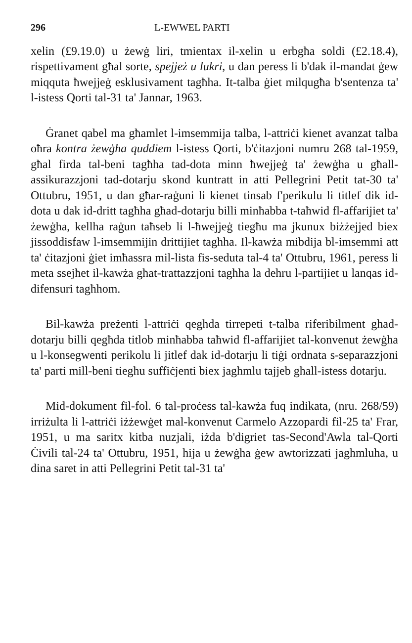296 L-EWWEL PARTI
xelin (£9.19.0) u żewġ liri, tmientax il-xelin u erbgħa soldi (£2.18.4), rispettivament għal sorte, spejjeż u lukri, u dan peress li b'dak il-mandat ġew miqquta ħwejjeġ esklusivament tagħha. It-talba ġiet milqugħa b'sentenza ta' l-istess Qorti tal-31 ta' Jannar, 1963.
Ġranet qabel ma għamlet l-imsemmija talba, l-attriċi kienet avanzat talba oħra kontra żewġha quddiem l-istess Qorti, b'ċitazjoni numru 268 tal-1959, għal firda tal-beni tagħha tad-dota minn ħwejjeġ ta' żewġha u għall-assikurazzjoni tad-dotarju skond kuntratt in atti Pellegrini Petit tat-30 ta' Ottubru, 1951, u dan għar-raġuni li kienet tinsab f'perikulu li titlef dik id-dota u dak id-dritt tagħha għad-dotarju billi minħabba t-taħwid fl-affarijiet ta' żewġha, kellha raġun taħseb li l-ħwejjeġ tiegħu ma jkunux biżżejjed biex jissoddisfaw l-imsemmijin drittijiet tagħha. Il-kawża mibdija bl-imsemmi att ta' ċitazjoni ġiet imħassra mil-lista fis-seduta tal-4 ta' Ottubru, 1961, peress li meta ssejħet il-kawża għat-trattazzjoni tagħha la dehru l-partijiet u lanqas id-difensuri tagħhom.
Bil-kawża preżenti l-attriċi qegħda tirrepeti t-talba riferibilment għad-dotarju billi qegħda titlob minħabba taħwid fl-affarijiet tal-konvenut żewġha u l-konsegwenti perikolu li jitlef dak id-dotarju li tiġi ordnata s-separazzjoni ta' parti mill-beni tiegħu suffiċjenti biex jagħmlu tajjeb għall-istess dotarju.
Mid-dokument fil-fol. 6 tal-proċess tal-kawża fuq indikata, (nru. 268/59) irriżulta li l-attriċi iżżewġet mal-konvenut Carmelo Azzopardi fil-25 ta' Frar, 1951, u ma saritx kitba nuzjali, iżda b'digriet tas-Second'Awla tal-Qorti Ċivili tal-24 ta' Ottubru, 1951, hija u żewġha ġew awtorizzati jagħmluha, u dina saret in atti Pellegrini Petit tal-31 ta'